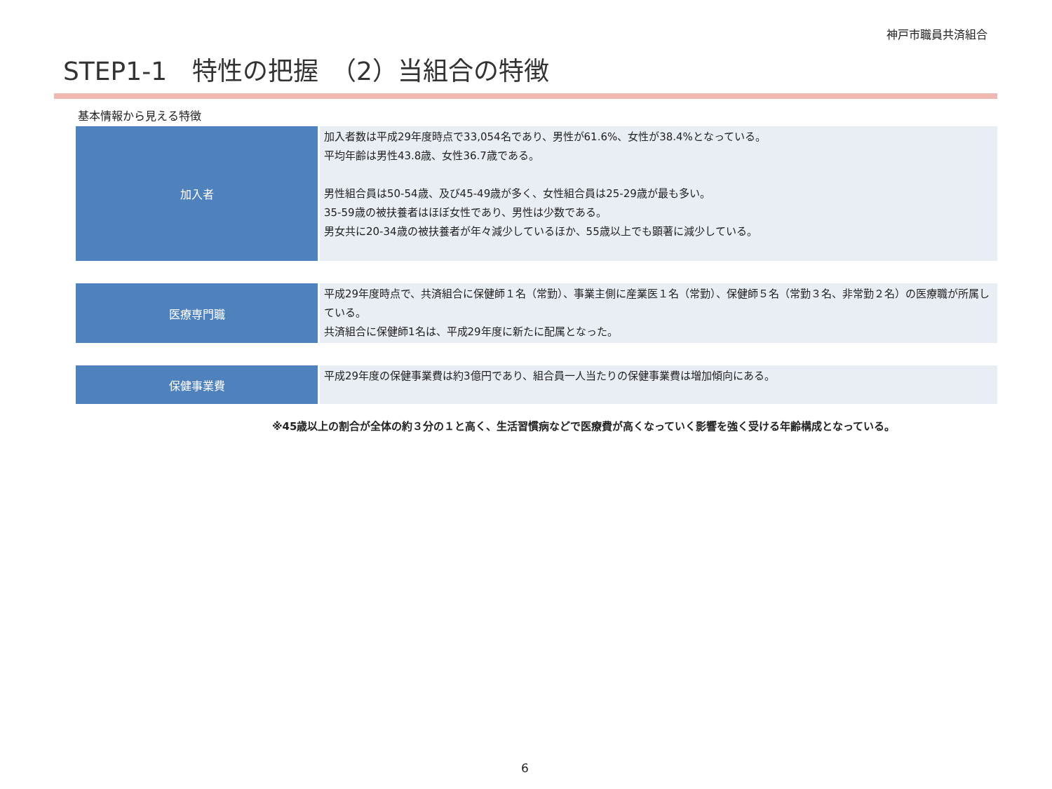神戸市職員共済組合
STEP1-1　特性の把握　（2）当組合の特徴
基本情報から見える特徴
| 加入者 | 加入者数は平成29年度時点で33,054名であり、男性が61.6%、女性が38.4%となっている。 平均年齢は男性43.8歳、女性36.7歳である。 男性組合員は50-54歳、及び45-49歳が多く、女性組合員は25-29歳が最も多い。 35-59歳の被扶養者はほぼ女性であり、男性は少数である。 男女共に20-34歳の被扶養者が年々減少しているほか、55歳以上でも顕著に減少している。 |
| 医療専門職 | 平成29年度時点で、共済組合に保健師１名（常勤）、事業主側に産業医１名（常勤）、保健師５名（常勤３名、非常勤２名）の医療職が所属している。 共済組合に保健師1名は、平成29年度に新たに配属となった。 |
| 保健事業費 | 平成29年度の保健事業費は約3億円であり、組合員一人当たりの保健事業費は増加傾向にある。 |
※45歳以上の割合が全体の約３分の１と高く、生活習慣病などで医療費が高くなっていく影響を強く受ける年齢構成となっている。
6